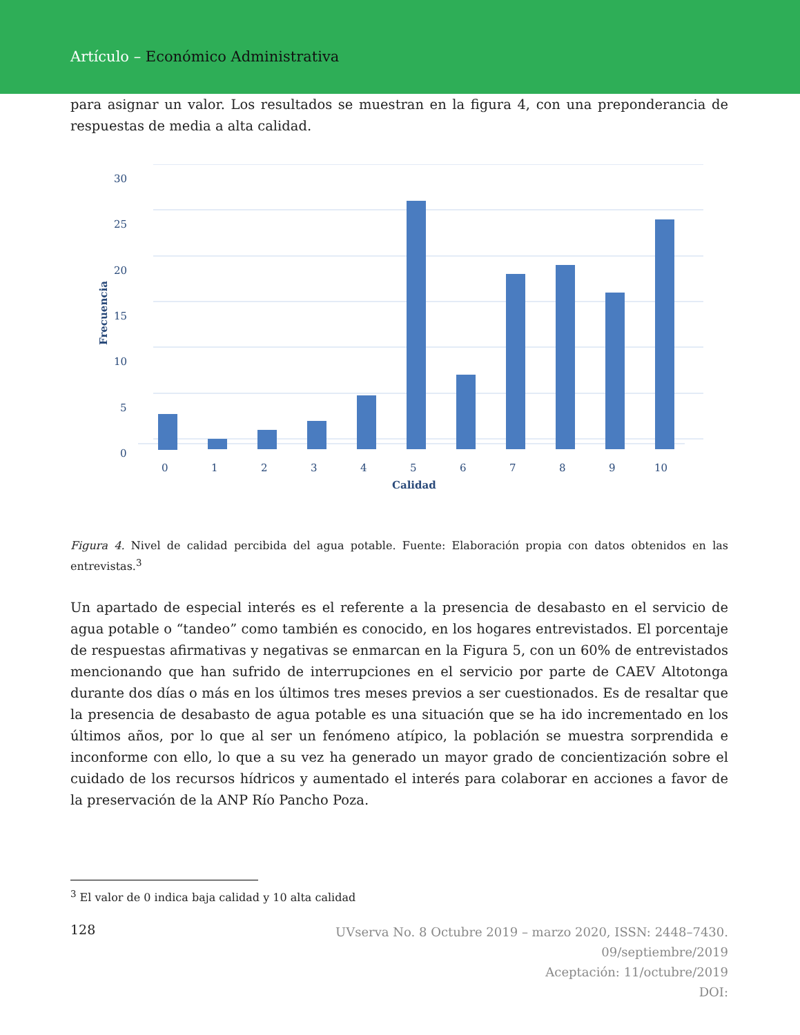Artículo – Económico Administrativa
para asignar un valor. Los resultados se muestran en la figura 4, con una preponderancia de respuestas de media a alta calidad.
30
25
20
15
10
5
0
Frecuencia
0
1
2
3
4
5
6
7
8
9
10
Calidad
Figura 4. Nivel de calidad percibida del agua potable. Fuente: Elaboración propia con datos obtenidos en las entrevistas.<sup>3</sup>
Un apartado de especial interés es el referente a la presencia de desabasto en el servicio de agua potable o “tandeo” como también es conocido, en los hogares entrevistados. El porcentaje de respuestas afirmativas y negativas se enmarcan en la Figura 5, con un 60% de entrevistados mencionando que han sufrido de interrupciones en el servicio por parte de CAEV Altotonga durante dos días o más en los últimos tres meses previos a ser cuestionados. Es de resaltar que la presencia de desabasto de agua potable es una situación que se ha ido incrementado en los últimos años, por lo que al ser un fenómeno atípico, la población se muestra sorprendida e inconforme con ello, lo que a su vez ha generado un mayor grado de concientización sobre el cuidado de los recursos hídricos y aumentado el interés para colaborar en acciones a favor de la preservación de la ANP Río Pancho Poza.
<sup>3</sup> El valor de 0 indica baja calidad y 10 alta calidad
128
UVserva No. 8 Octubre 2019 – marzo 2020, ISSN: 2448–7430.
09/septiembre/2019
Aceptación: 11/octubre/2019
DOI: